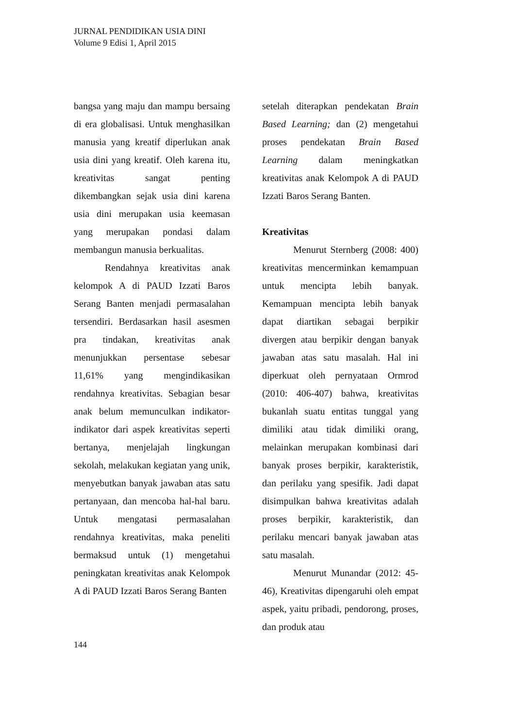JURNAL PENDIDIKAN USIA DINI
Volume 9 Edisi 1, April 2015
bangsa yang maju dan mampu bersaing di era globalisasi. Untuk menghasilkan manusia yang kreatif diperlukan anak usia dini yang kreatif. Oleh karena itu, kreativitas sangat penting dikembangkan sejak usia dini karena usia dini merupakan usia keemasan yang merupakan pondasi dalam membangun manusia berkualitas.
Rendahnya kreativitas anak kelompok A di PAUD Izzati Baros Serang Banten menjadi permasalahan tersendiri. Berdasarkan hasil asesmen pra tindakan, kreativitas anak menunjukkan persentase sebesar 11,61% yang mengindikasikan rendahnya kreativitas. Sebagian besar anak belum memunculkan indikator-indikator dari aspek kreativitas seperti bertanya, menjelajah lingkungan sekolah, melakukan kegiatan yang unik, menyebutkan banyak jawaban atas satu pertanyaan, dan mencoba hal-hal baru. Untuk mengatasi permasalahan rendahnya kreativitas, maka peneliti bermaksud untuk (1) mengetahui peningkatan kreativitas anak Kelompok A di PAUD Izzati Baros Serang Banten
setelah diterapkan pendekatan Brain Based Learning; dan (2) mengetahui proses pendekatan Brain Based Learning dalam meningkatkan kreativitas anak Kelompok A di PAUD Izzati Baros Serang Banten.
Kreativitas
Menurut Sternberg (2008: 400) kreativitas mencerminkan kemampuan untuk mencipta lebih banyak. Kemampuan mencipta lebih banyak dapat diartikan sebagai berpikir divergen atau berpikir dengan banyak jawaban atas satu masalah. Hal ini diperkuat oleh pernyataan Ormrod (2010: 406-407) bahwa, kreativitas bukanlah suatu entitas tunggal yang dimiliki atau tidak dimiliki orang, melainkan merupakan kombinasi dari banyak proses berpikir, karakteristik, dan perilaku yang spesifik. Jadi dapat disimpulkan bahwa kreativitas adalah proses berpikir, karakteristik, dan perilaku mencari banyak jawaban atas satu masalah.
Menurut Munandar (2012: 45-46), Kreativitas dipengaruhi oleh empat aspek, yaitu pribadi, pendorong, proses, dan produk atau
144